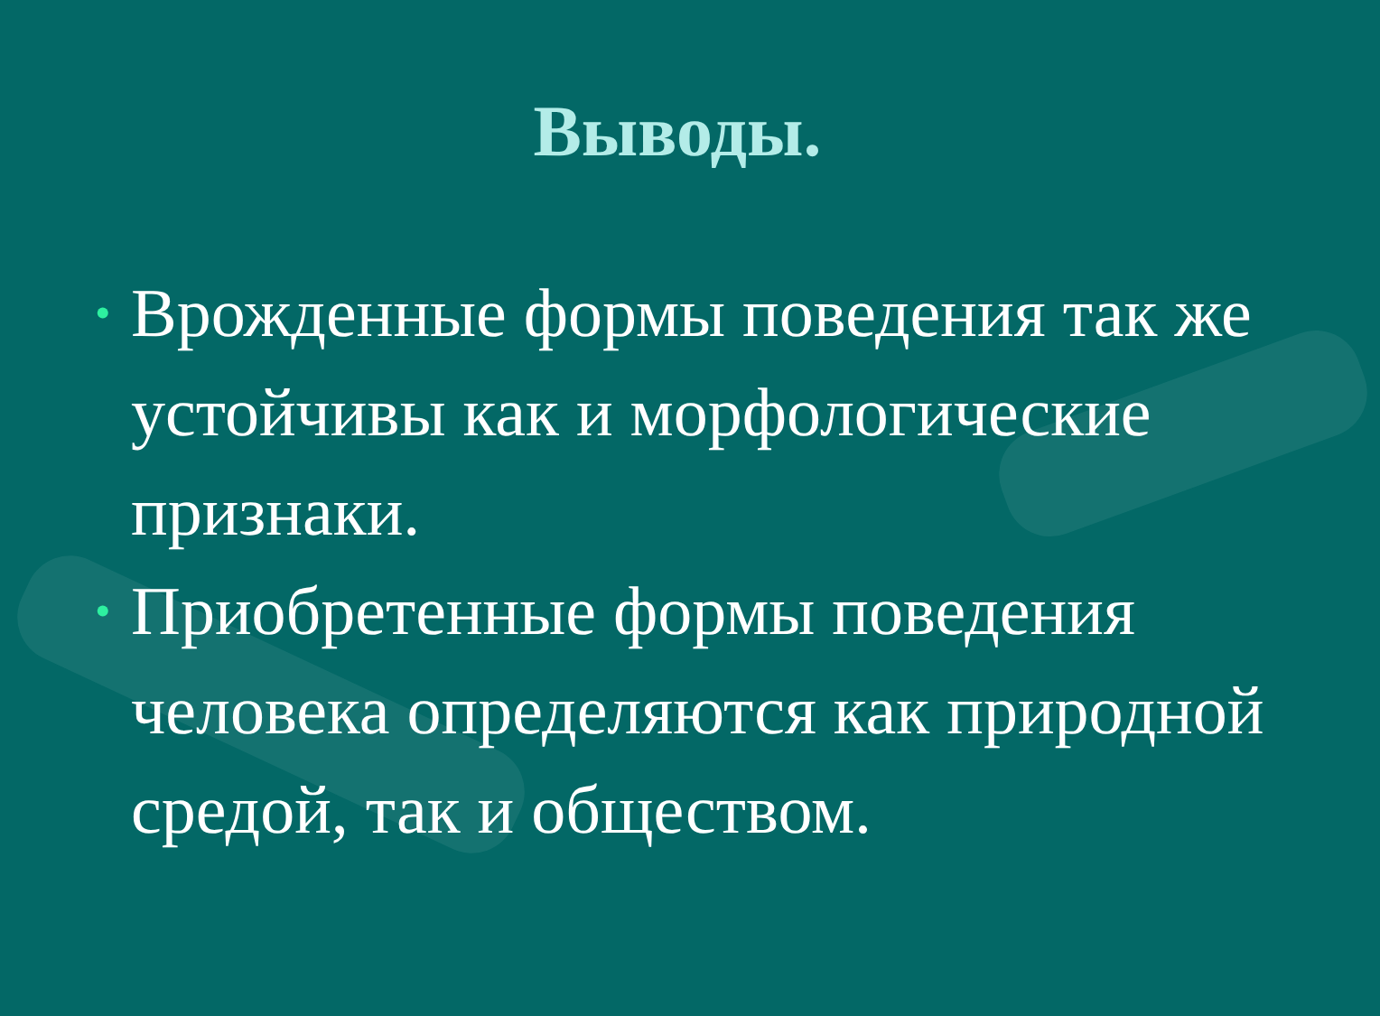Выводы.
• Врожденные формы поведения так же устойчивы как и морфологические признаки.
• Приобретенные формы поведения человека определяются как природной средой, так и обществом.